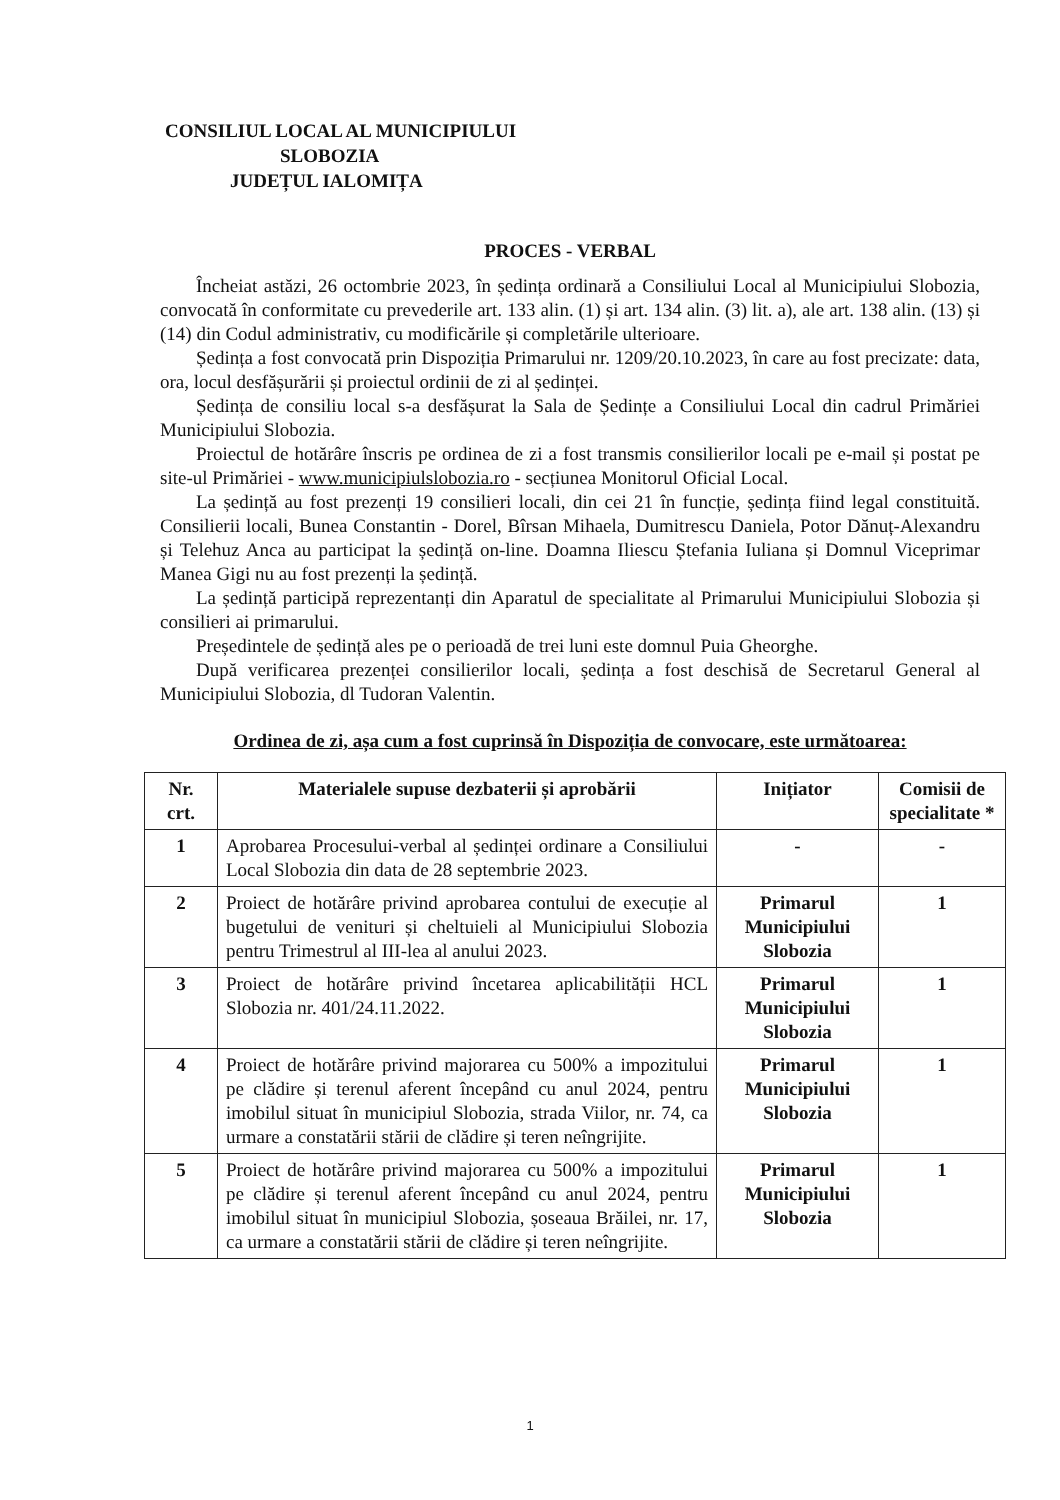CONSILIUL LOCAL AL MUNICIPIULUI
SLOBOZIA
JUDEȚUL IALOMIȚA
PROCES - VERBAL
Încheiat astăzi, 26 octombrie 2023, în ședința ordinară a Consiliului Local al Municipiului Slobozia, convocată în conformitate cu prevederile art. 133 alin. (1) și art. 134 alin. (3) lit. a), ale art. 138 alin. (13) și (14) din Codul administrativ, cu modificările și completările ulterioare.
Ședința a fost convocată prin Dispoziția Primarului nr. 1209/20.10.2023, în care au fost precizate: data, ora, locul desfășurării și proiectul ordinii de zi al ședinței.
Ședința de consiliu local s-a desfășurat la Sala de Ședințe a Consiliului Local din cadrul Primăriei Municipiului Slobozia.
Proiectul de hotărâre înscris pe ordinea de zi a fost transmis consilierilor locali pe e-mail și postat pe site-ul Primăriei - www.municipiulslobozia.ro - secțiunea Monitorul Oficial Local.
La ședință au fost prezenți 19 consilieri locali, din cei 21 în funcție, ședința fiind legal constituită. Consilierii locali, Bunea Constantin - Dorel, Bîrsan Mihaela, Dumitrescu Daniela, Potor Dănuț-Alexandru și Telehuz Anca au participat la ședință on-line. Doamna Iliescu Ștefania Iuliana și Domnul Viceprimar Manea Gigi nu au fost prezenți la ședință.
La ședință participă reprezentanți din Aparatul de specialitate al Primarului Municipiului Slobozia și consilieri ai primarului.
Președintele de ședință ales pe o perioadă de trei luni este domnul Puia Gheorghe.
După verificarea prezenței consilierilor locali, ședința a fost deschisă de Secretarul General al Municipiului Slobozia, dl Tudoran Valentin.
Ordinea de zi, așa cum a fost cuprinsă în Dispoziția de convocare, este următoarea:
| Nr. crt. | Materialele supuse dezbaterii și aprobării | Inițiator | Comisii de specialitate * |
| --- | --- | --- | --- |
| 1 | Aprobarea Procesului-verbal al ședinței ordinare a Consiliului Local Slobozia din data de 28 septembrie 2023. | - | - |
| 2 | Proiect de hotărâre privind aprobarea contului de execuție al bugetului de venituri și cheltuieli al Municipiului Slobozia pentru Trimestrul al III-lea al anului 2023. | Primarul Municipiului Slobozia | 1 |
| 3 | Proiect de hotărâre privind încetarea aplicabilității HCL Slobozia nr. 401/24.11.2022. | Primarul Municipiului Slobozia | 1 |
| 4 | Proiect de hotărâre privind majorarea cu 500% a impozitului pe clădire și terenul aferent începând cu anul 2024, pentru imobilul situat în municipiul Slobozia, strada Viilor, nr. 74, ca urmare a constatării stării de clădire și teren neîngrijite. | Primarul Municipiului Slobozia | 1 |
| 5 | Proiect de hotărâre privind majorarea cu 500% a impozitului pe clădire și terenul aferent începând cu anul 2024, pentru imobilul situat în municipiul Slobozia, șoseaua Brăilei, nr. 17, ca urmare a constatării stării de clădire și teren neîngrijite. | Primarul Municipiului Slobozia | 1 |
1